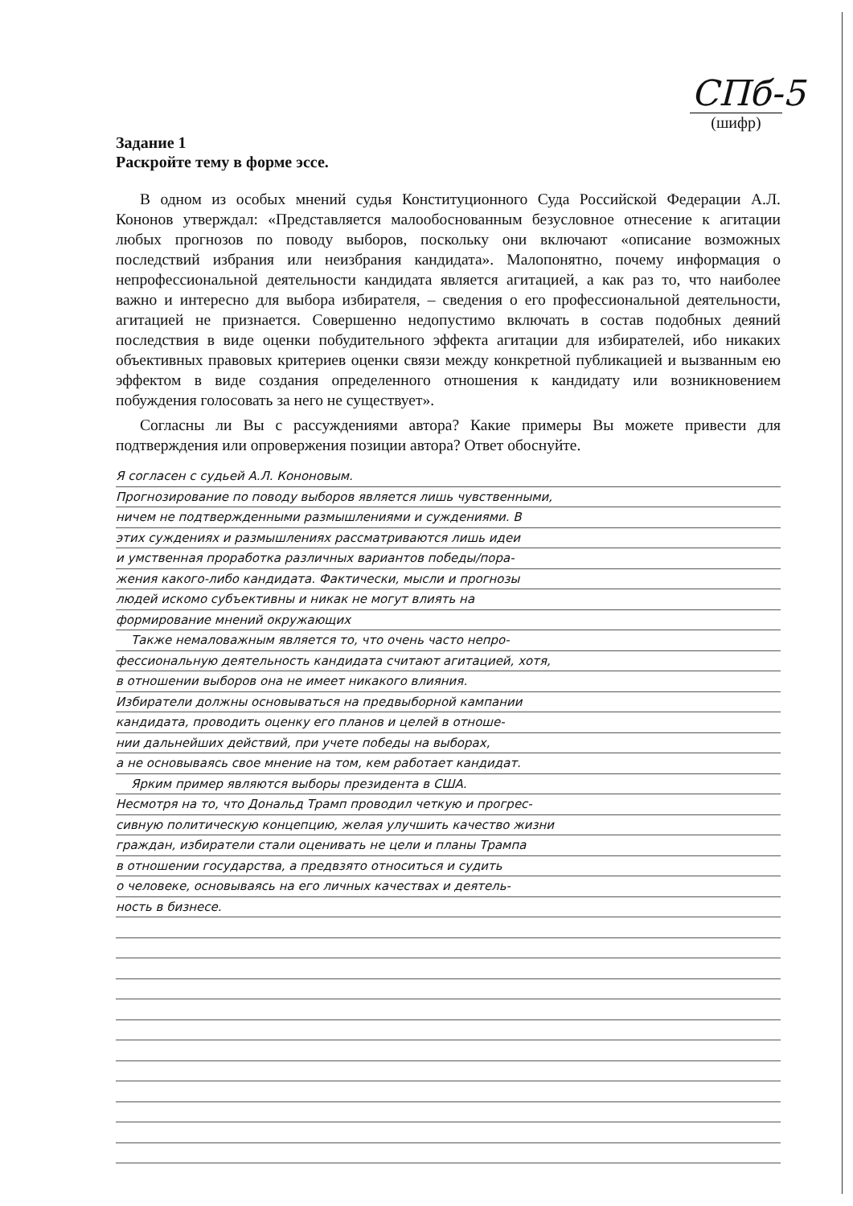СПб-5
(шифр)
Задание 1
Раскройте тему в форме эссе.
В одном из особых мнений судья Конституционного Суда Российской Федерации А.Л. Кононов утверждал: «Представляется малообоснованным безусловное отнесение к агитации любых прогнозов по поводу выборов, поскольку они включают «описание возможных последствий избрания или неизбрания кандидата». Малопонятно, почему информация о непрофессиональной деятельности кандидата является агитацией, а как раз то, что наиболее важно и интересно для выбора избирателя, – сведения о его профессиональной деятельности, агитацией не признается. Совершенно недопустимо включать в состав подобных деяний последствия в виде оценки побудительного эффекта агитации для избирателей, ибо никаких объективных правовых критериев оценки связи между конкретной публикацией и вызванным ею эффектом в виде создания определенного отношения к кандидату или возникновением побуждения голосовать за него не существует».
Согласны ли Вы с рассуждениями автора? Какие примеры Вы можете привести для подтверждения или опровержения позиции автора? Ответ обоснуйте.
Я согласен с судьей А.Л. Кононовым.
Прогнозирование по поводу выборов является лишь чувственными,
ничем не подтвержденными размышлениями и суждениями. В
этих суждениях и размышлениях рассматриваются лишь идеи
и умственная проработка различных вариантов победы/пора-
жения какого-либо кандидата. Фактически, мысли и прогнозы
людей искомо субъективны и никак не могут влиять на
формирование мнений окружающих
Также немаловажным является то, что очень часто непро-
фессиональную деятельность кандидата считают агитацией, хотя,
в отношении выборов она не имеет никакого влияния.
Избиратели должны основываться на предвыборной кампании
кандидата, проводить оценку его планов и целей в отноше-
нии дальнейших действий, при учете победы на выборах,
а не основываясь свое мнение на том, кем работает кандидат.
Ярким пример являются выборы президента в США.
Несмотря на то, что Дональд Трамп проводил четкую и прогрес-
сивную политическую концепцию, желая улучшить качество жизни
граждан, избиратели стали оценивать не цели и планы Трампа
в отношении государства, а предвзято относиться и судить
о человеке, основываясь на его личных качествах и деятель-
ность в бизнесе.